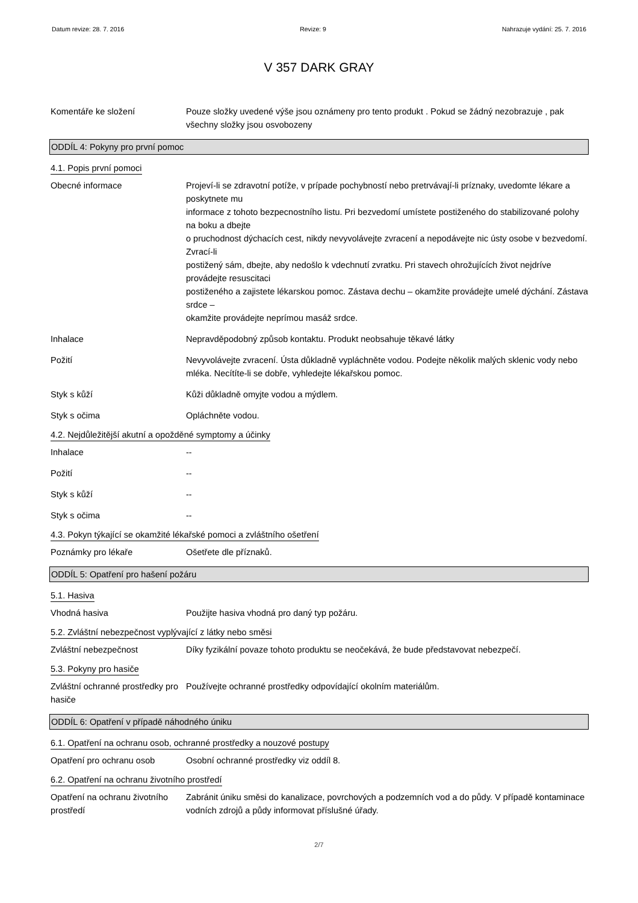Datum revize: 28. 7. 2016 Revize: 9 Nahrazuje vydání: 25. 7. 2016
V 357 DARK GRAY
Komentáře ke složení Pouze složky uvedené výše jsou oznámeny pro tento produkt . Pokud se žádný nezobrazuje , pak všechny složky jsou osvobozeny
ODDÍL 4: Pokyny pro první pomoc
4.1. Popis první pomoci
Obecné informace Projeví-li se zdravotní potíže, v prípade pochybností nebo pretrvávají-li príznaky, uvedomte lékare a poskytnete mu
informace z tohoto bezpecnostního listu. Pri bezvedomí umístete postiženého do stabilizované polohy na boku a dbejte
o pruchodnost dýchacích cest, nikdy nevyvolávejte zvracení a nepodávejte nic ústy osobe v bezvedomí. Zvrací-li
postižený sám, dbejte, aby nedošlo k vdechnutí zvratku. Pri stavech ohrožujících život nejdríve provádejte resuscitaci
postiženého a zajistete lékarskou pomoc. Zástava dechu – okamžite provádejte umelé dýchání. Zástava srdce –
okamžite provádejte neprímou masáž srdce.
Inhalace Nepravděpodobný způsob kontaktu. Produkt neobsahuje těkavé látky
Požití Nevyvolávejte zvracení. Ústa důkladně vypláchněte vodou. Podejte několik malých sklenic vody nebo mléka. Necítíte-li se dobře, vyhledejte lékařskou pomoc.
Styk s kůží Kůži důkladně omyjte vodou a mýdlem.
Styk s očima Opláchněte vodou.
4.2. Nejdůležitější akutní a opožděné symptomy a účinky
Inhalace --
Požití --
Styk s kůží --
Styk s očima --
4.3. Pokyn týkající se okamžité lékařské pomoci a zvláštního ošetření
Poznámky pro lékaře Ošetřete dle příznaků.
ODDÍL 5: Opatření pro hašení požáru
5.1. Hasiva
Vhodná hasiva Použijte hasiva vhodná pro daný typ požáru.
5.2. Zvláštní nebezpečnost vyplývající z látky nebo směsi
Zvláštní nebezpečnost Díky fyzikální povaze tohoto produktu se neočekává, že bude představovat nebezpečí.
5.3. Pokyny pro hasiče
Zvláštní ochranné prostředky pro hasiče
Používejte ochranné prostředky odpovídající okolním materiálům.
ODDÍL 6: Opatření v případě náhodného úniku
6.1. Opatření na ochranu osob, ochranné prostředky a nouzové postupy
Opatření pro ochranu osob Osobní ochranné prostředky viz oddíl 8.
6.2. Opatření na ochranu životního prostředí
Opatření na ochranu životního prostředí
Zabránit úniku směsi do kanalizace, povrchových a podzemních vod a do půdy. V případě kontaminace vodních zdrojů a půdy informovat příslušné úřady.
2/7